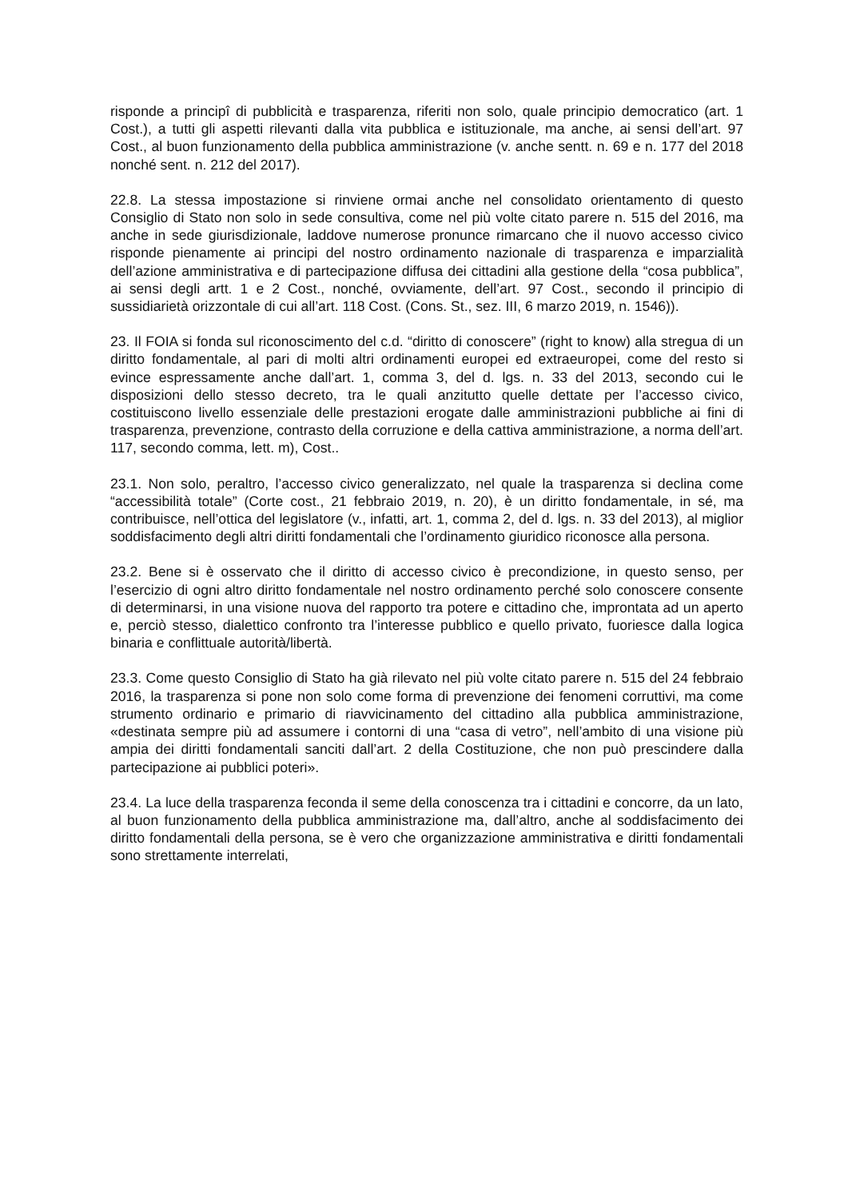risponde a principî di pubblicità e trasparenza, riferiti non solo, quale principio democratico (art. 1 Cost.), a tutti gli aspetti rilevanti dalla vita pubblica e istituzionale, ma anche, ai sensi dell’art. 97 Cost., al buon funzionamento della pubblica amministrazione (v. anche sentt. n. 69 e n. 177 del 2018 nonché sent. n. 212 del 2017).
22.8. La stessa impostazione si rinviene ormai anche nel consolidato orientamento di questo Consiglio di Stato non solo in sede consultiva, come nel più volte citato parere n. 515 del 2016, ma anche in sede giurisdizionale, laddove numerose pronunce rimarcano che il nuovo accesso civico risponde pienamente ai principi del nostro ordinamento nazionale di trasparenza e imparzialità dell’azione amministrativa e di partecipazione diffusa dei cittadini alla gestione della “cosa pubblica”, ai sensi degli artt. 1 e 2 Cost., nonché, ovviamente, dell’art. 97 Cost., secondo il principio di sussidiarietà orizzontale di cui all’art. 118 Cost. (Cons. St., sez. III, 6 marzo 2019, n. 1546)).
23. Il FOIA si fonda sul riconoscimento del c.d. “diritto di conoscere” (right to know) alla stregua di un diritto fondamentale, al pari di molti altri ordinamenti europei ed extraeuropei, come del resto si evince espressamente anche dall’art. 1, comma 3, del d. lgs. n. 33 del 2013, secondo cui le disposizioni dello stesso decreto, tra le quali anzitutto quelle dettate per l’accesso civico, costituiscono livello essenziale delle prestazioni erogate dalle amministrazioni pubbliche ai fini di trasparenza, prevenzione, contrasto della corruzione e della cattiva amministrazione, a norma dell’art. 117, secondo comma, lett. m), Cost..
23.1. Non solo, peraltro, l’accesso civico generalizzato, nel quale la trasparenza si declina come “accessibilità totale” (Corte cost., 21 febbraio 2019, n. 20), è un diritto fondamentale, in sé, ma contribuisce, nell’ottica del legislatore (v., infatti, art. 1, comma 2, del d. lgs. n. 33 del 2013), al miglior soddisfacimento degli altri diritti fondamentali che l’ordinamento giuridico riconosce alla persona.
23.2. Bene si è osservato che il diritto di accesso civico è precondizione, in questo senso, per l’esercizio di ogni altro diritto fondamentale nel nostro ordinamento perché solo conoscere consente di determinarsi, in una visione nuova del rapporto tra potere e cittadino che, improntata ad un aperto e, perciò stesso, dialettico confronto tra l’interesse pubblico e quello privato, fuoriesce dalla logica binaria e conflittuale autorità/libertà.
23.3. Come questo Consiglio di Stato ha già rilevato nel più volte citato parere n. 515 del 24 febbraio 2016, la trasparenza si pone non solo come forma di prevenzione dei fenomeni corruttivi, ma come strumento ordinario e primario di riavvicinamento del cittadino alla pubblica amministrazione, «destinata sempre più ad assumere i contorni di una “casa di vetro”, nell’ambito di una visione più ampia dei diritti fondamentali sanciti dall’art. 2 della Costituzione, che non può prescindere dalla partecipazione ai pubblici poteri».
23.4. La luce della trasparenza feconda il seme della conoscenza tra i cittadini e concorre, da un lato, al buon funzionamento della pubblica amministrazione ma, dall’altro, anche al soddisfacimento dei diritto fondamentali della persona, se è vero che organizzazione amministrativa e diritti fondamentali sono strettamente interrelati,